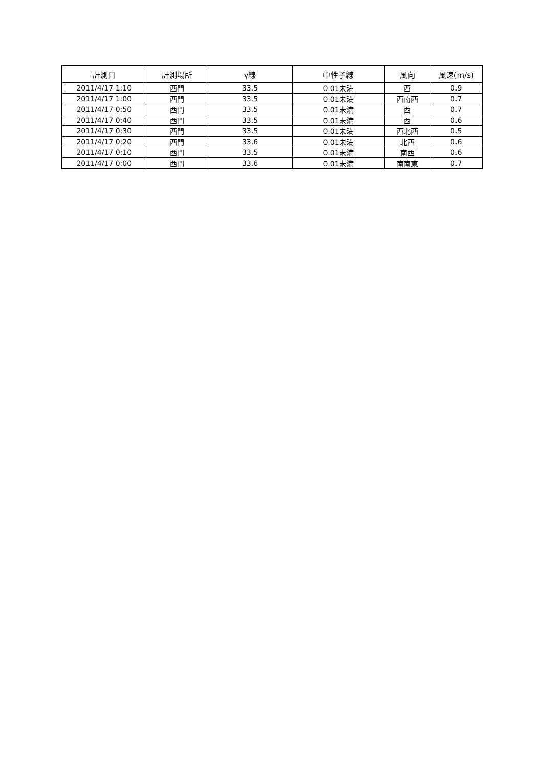| 計測日 | 計測場所 | γ線 | 中性子線 | 風向 | 風速(m/s) |
| --- | --- | --- | --- | --- | --- |
| 2011/4/17 1:10 | 西門 | 33.5 | 0.01未満 | 西 | 0.9 |
| 2011/4/17 1:00 | 西門 | 33.5 | 0.01未満 | 西南西 | 0.7 |
| 2011/4/17 0:50 | 西門 | 33.5 | 0.01未満 | 西 | 0.7 |
| 2011/4/17 0:40 | 西門 | 33.5 | 0.01未満 | 西 | 0.6 |
| 2011/4/17 0:30 | 西門 | 33.5 | 0.01未満 | 西北西 | 0.5 |
| 2011/4/17 0:20 | 西門 | 33.6 | 0.01未満 | 北西 | 0.6 |
| 2011/4/17 0:10 | 西門 | 33.5 | 0.01未満 | 南西 | 0.6 |
| 2011/4/17 0:00 | 西門 | 33.6 | 0.01未満 | 南南東 | 0.7 |